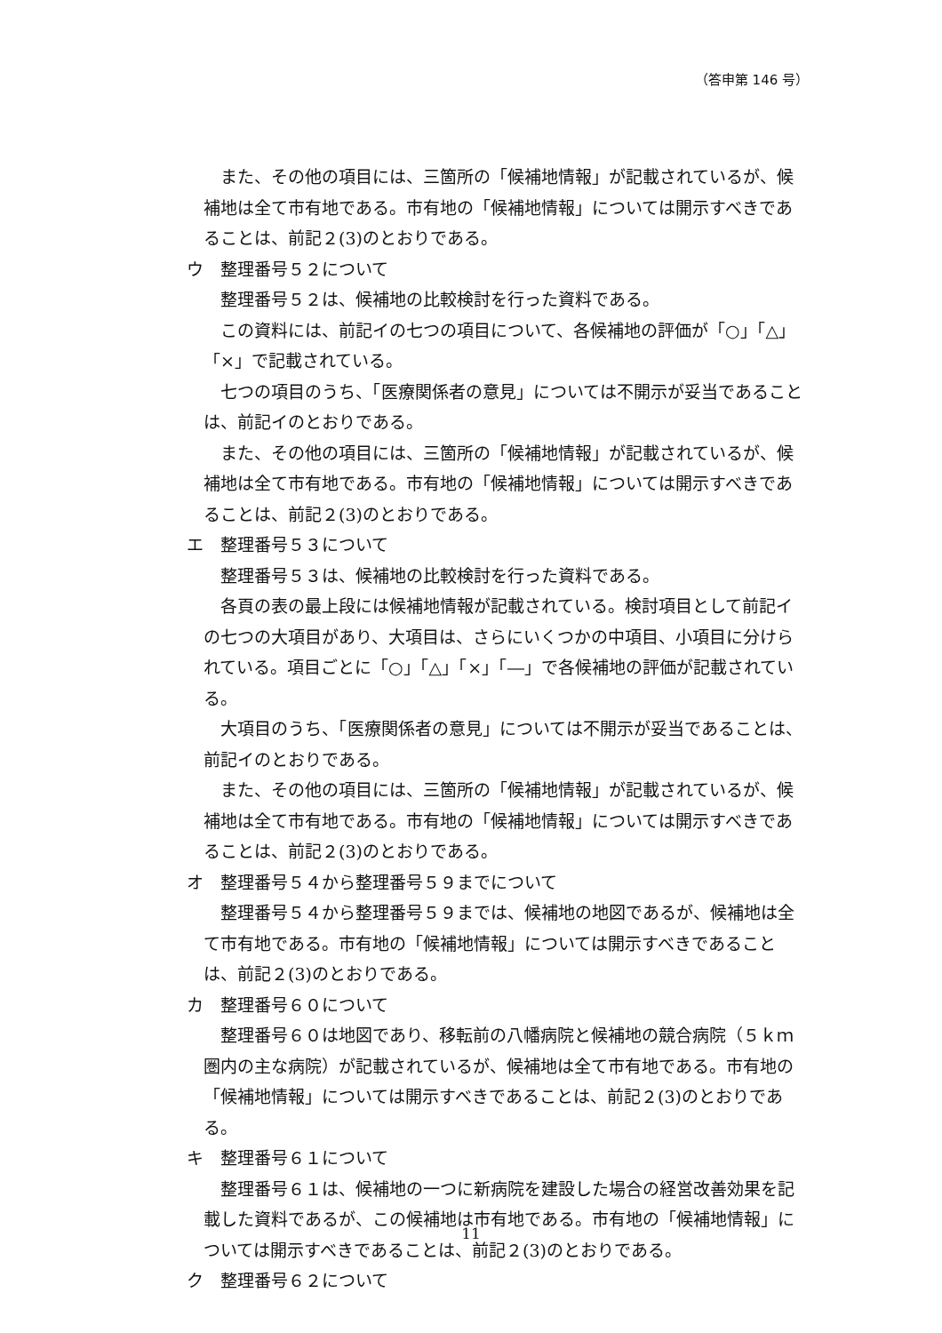（答申第 146 号）
また、その他の項目には、三箇所の「候補地情報」が記載されているが、候補地は全て市有地である。市有地の「候補地情報」については開示すべきであることは、前記２(3)のとおりである。
ウ　整理番号５２について
整理番号５２は、候補地の比較検討を行った資料である。
この資料には、前記イの七つの項目について、各候補地の評価が「○」「△」「×」で記載されている。
七つの項目のうち、「医療関係者の意見」については不開示が妥当であることは、前記イのとおりである。
また、その他の項目には、三箇所の「候補地情報」が記載されているが、候補地は全て市有地である。市有地の「候補地情報」については開示すべきであることは、前記２(3)のとおりである。
エ　整理番号５３について
整理番号５３は、候補地の比較検討を行った資料である。
各頁の表の最上段には候補地情報が記載されている。検討項目として前記イの七つの大項目があり、大項目は、さらにいくつかの中項目、小項目に分けられている。項目ごとに「○」「△」「×」「―」で各候補地の評価が記載されている。
大項目のうち、「医療関係者の意見」については不開示が妥当であることは、前記イのとおりである。
また、その他の項目には、三箇所の「候補地情報」が記載されているが、候補地は全て市有地である。市有地の「候補地情報」については開示すべきであることは、前記２(3)のとおりである。
オ　整理番号５４から整理番号５９までについて
整理番号５４から整理番号５９までは、候補地の地図であるが、候補地は全て市有地である。市有地の「候補地情報」については開示すべきであることは、前記２(3)のとおりである。
カ　整理番号６０について
整理番号６０は地図であり、移転前の八幡病院と候補地の競合病院（５ｋｍ圏内の主な病院）が記載されているが、候補地は全て市有地である。市有地の「候補地情報」については開示すべきであることは、前記２(3)のとおりである。
キ　整理番号６１について
整理番号６１は、候補地の一つに新病院を建設した場合の経営改善効果を記載した資料であるが、この候補地は市有地である。市有地の「候補地情報」については開示すべきであることは、前記２(3)のとおりである。
ク　整理番号６２について
11